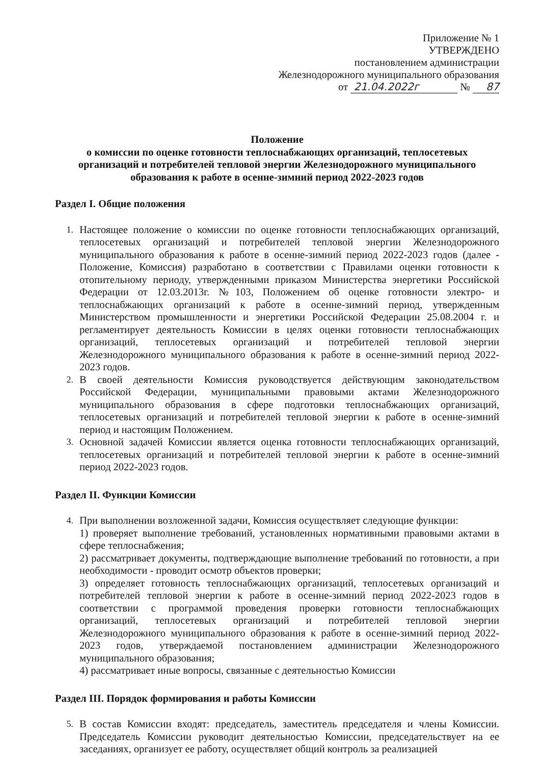Приложение № 1
УТВЕРЖДЕНО
постановлением администрации
Железнодорожного муниципального образования
от 21.04.2022г № 87
Положение
о комиссии по оценке готовности теплоснабжающих организаций, теплосетевых организаций и потребителей тепловой энергии Железнодорожного муниципального образования к работе в осенне-зимний период 2022-2023 годов
Раздел I. Общие положения
1. Настоящее положение о комиссии по оценке готовности теплоснабжающих организаций, теплосетевых организаций и потребителей тепловой энергии Железнодорожного муниципального образования к работе в осенне-зимний период 2022-2023 годов (далее - Положение, Комиссия) разработано в соответствии с Правилами оценки готовности к отопительному периоду, утвержденными приказом Министерства энергетики Российской Федерации от 12.03.2013г. №103, Положением об оценке готовности электро- и теплоснабжающих организаций к работе в осенне-зимний период, утвержденным Министерством промышленности и энергетики Российской Федерации 25.08.2004 г. и регламентирует деятельность Комиссии в целях оценки готовности теплоснабжающих организаций, теплосетевых организаций и потребителей тепловой энергии Железнодорожного муниципального образования к работе в осенне-зимний период 2022- 2023 годов.
2. В своей деятельности Комиссия руководствуется действующим законодательством Российской Федерации, муниципальными правовыми актами Железнодорожного муниципального образования в сфере подготовки теплоснабжающих организаций, теплосетевых организаций и потребителей тепловой энергии к работе в осенне-зимний период и настоящим Положением.
3. Основной задачей Комиссии является оценка готовности теплоснабжающих организаций, теплосетевых организаций и потребителей тепловой энергии к работе в осенне-зимний период 2022-2023 годов.
Раздел II. Функции Комиссии
4. При выполнении возложенной задачи, Комиссия осуществляет следующие функции:
1) проверяет выполнение требований, установленных нормативными правовыми актами в сфере теплоснабжения;
2) рассматривает документы, подтверждающие выполнение требований по готовности, а при необходимости - проводит осмотр объектов проверки;
3) определяет готовность теплоснабжающих организаций, теплосетевых организаций и потребителей тепловой энергии к работе в осенне-зимний период 2022-2023 годов в соответствии с программой проведения проверки готовности теплоснабжающих организаций, теплосетевых организаций и потребителей тепловой энергии Железнодорожного муниципального образования к работе в осенне-зимний период 2022-2023 годов, утверждаемой постановлением администрации Железнодорожного муниципального образования;
4) рассматривает иные вопросы, связанные с деятельностью Комиссии
Раздел III. Порядок формирования и работы Комиссии
5. В состав Комиссии входят: председатель, заместитель председателя и члены Комиссии. Председатель Комиссии руководит деятельностью Комиссии, председательствует на ее заседаниях, организует ее работу, осуществляет общий контроль за реализацией